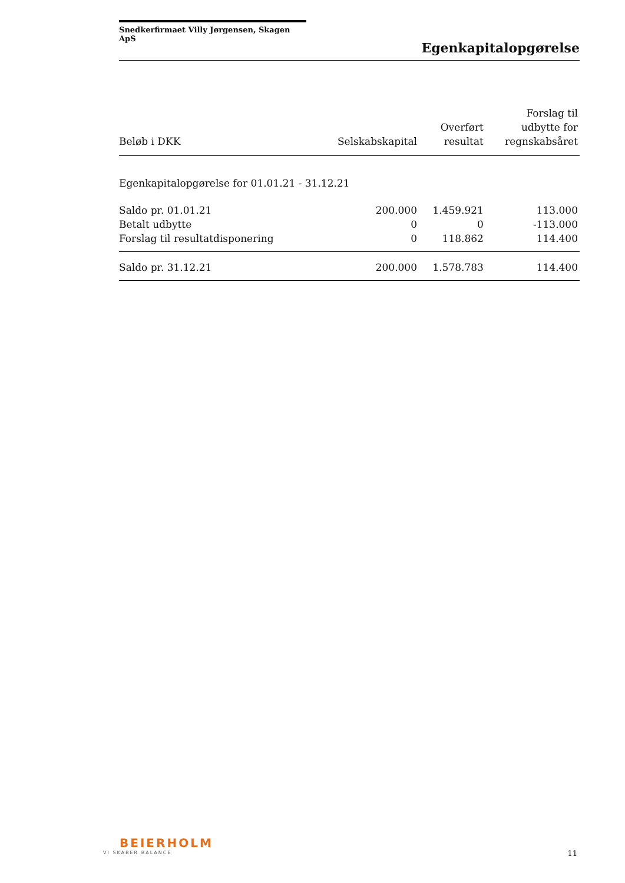Snedkerfirmaet Villy Jørgensen, Skagen ApS
Egenkapitalopgørelse
| Beløb i DKK | Selskabskapital | Overført resultat | Forslag til udbytte for regnskabsåret |
| --- | --- | --- | --- |
| Egenkapitalopgørelse for 01.01.21 - 31.12.21 | | | |
| Saldo pr. 01.01.21 | 200.000 | 1.459.921 | 113.000 |
| Betalt udbytte | 0 | 0 | -113.000 |
| Forslag til resultatdisponering | 0 | 118.862 | 114.400 |
| Saldo pr. 31.12.21 | 200.000 | 1.578.783 | 114.400 |
BEIERHOLM
VI SKABER BALANCE
11